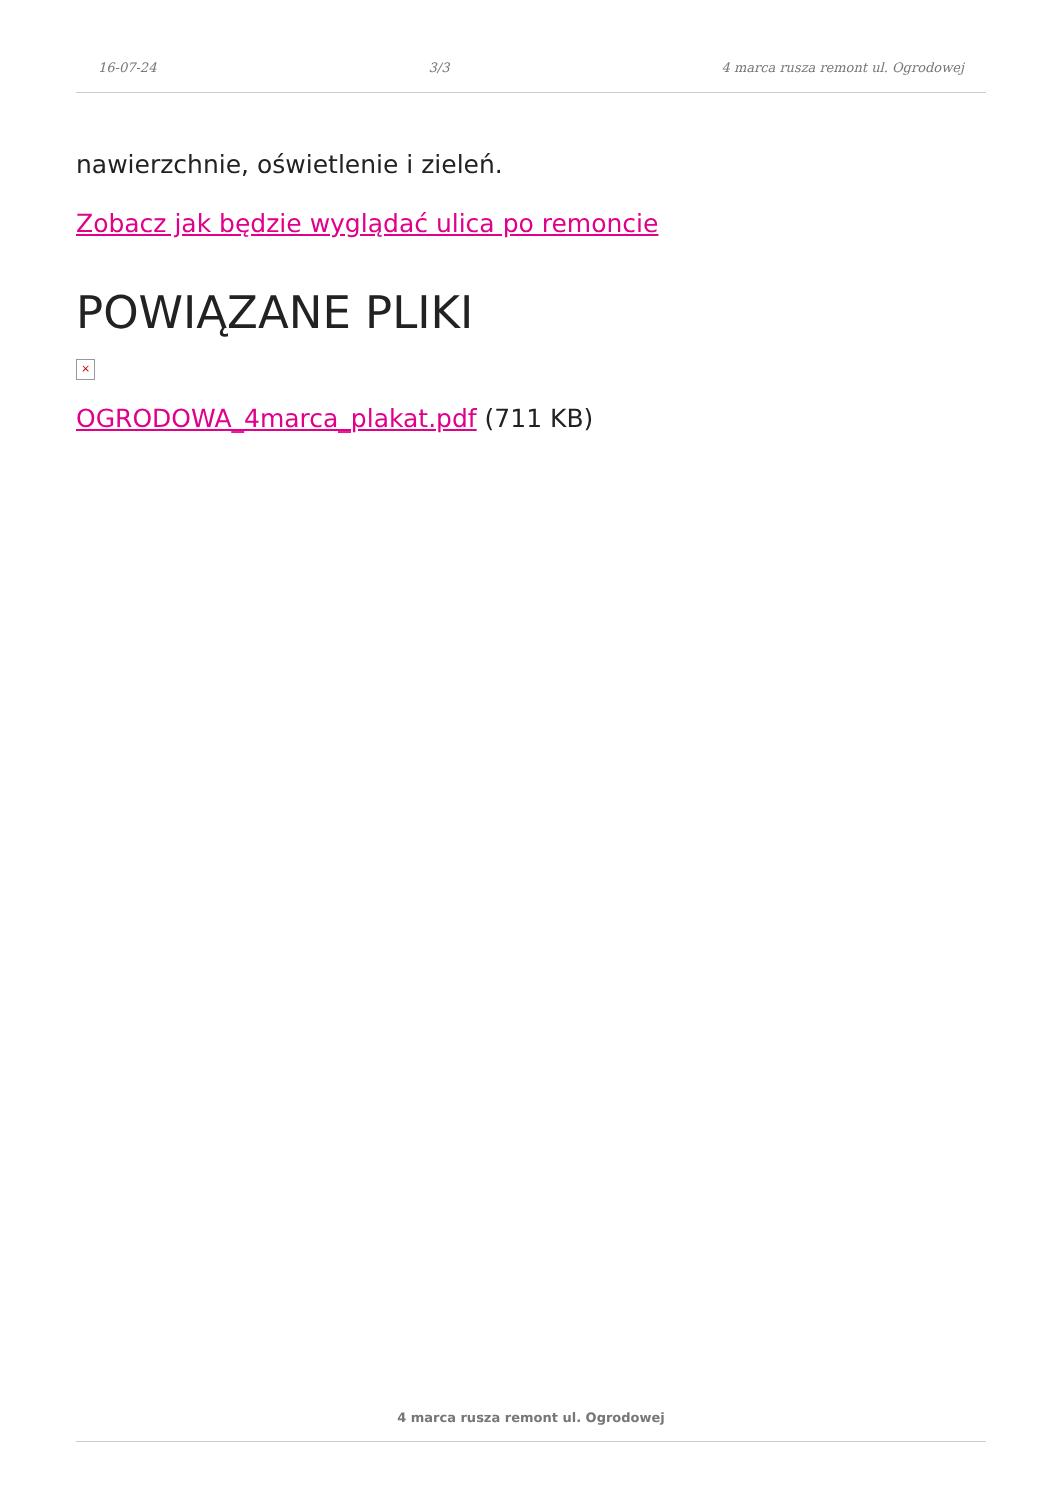16-07-24 3/3 4 marca rusza remont ul. Ogrodowej
nawierzchnie, oświetlenie i zieleń.
Zobacz jak będzie wyglądać ulica po remoncie
POWIĄZANE PLIKI
×
OGRODOWA_4marca_plakat.pdf (711 KB)
4 marca rusza remont ul. Ogrodowej